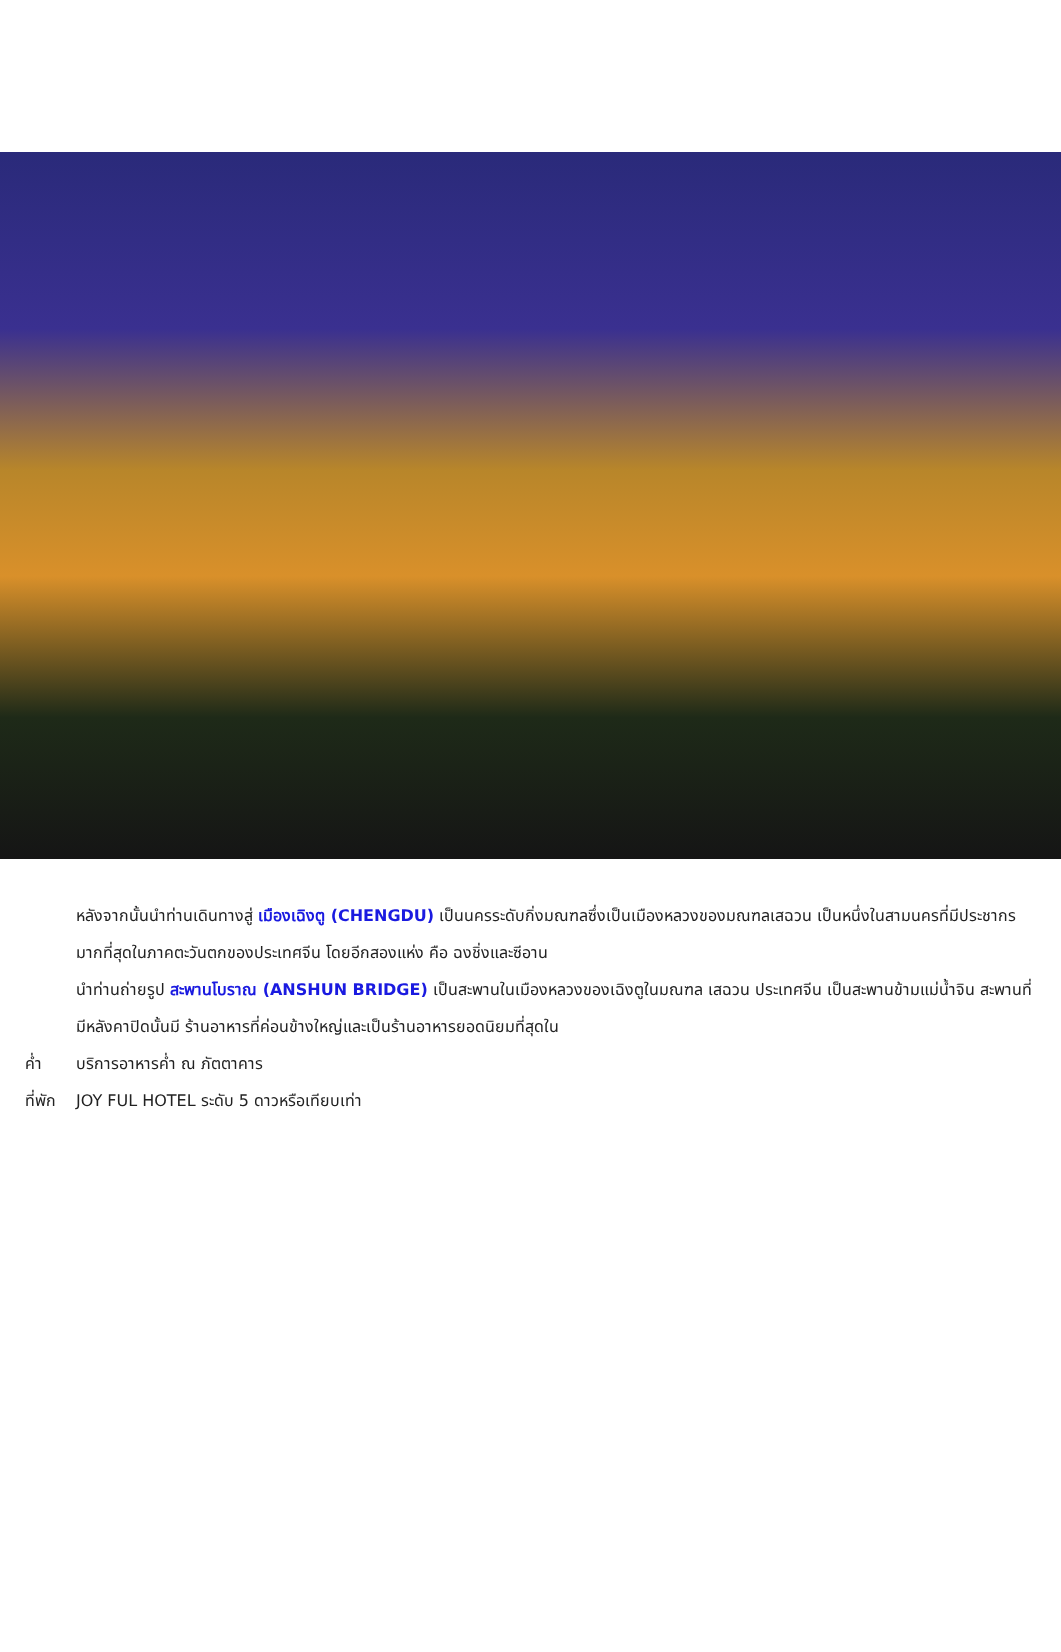หลังจากนั้นนำท่านเดินทางสู่ เมืองเฉิงตู (CHENGDU) เป็นนครระดับกิ่งมณฑลซึ่งเป็นเมืองหลวงของมณฑลเสฉวน เป็นหนึ่งในสามนครที่มีประชากรมากที่สุดในภาคตะวันตกของประเทศจีน โดยอีกสองแห่ง คือ ฉงชิ่งและซีอาน
นำท่านถ่ายรูป สะพานโบราณ (ANSHUN BRIDGE) เป็นสะพานในเมืองหลวงของเฉิงตูในมณฑล เสฉวน ประเทศจีน เป็นสะพานข้ามแม่น้ำจิน สะพานที่มีหลังคาปิดนั้นมี ร้านอาหารที่ค่อนข้างใหญ่และเป็นร้านอาหารยอดนิยมที่สุดใน
ค่ำ บริการอาหารค่ำ ณ ภัตตาคาร
ที่พัก JOY FUL HOTEL ระดับ 5 ดาวหรือเทียบเท่า